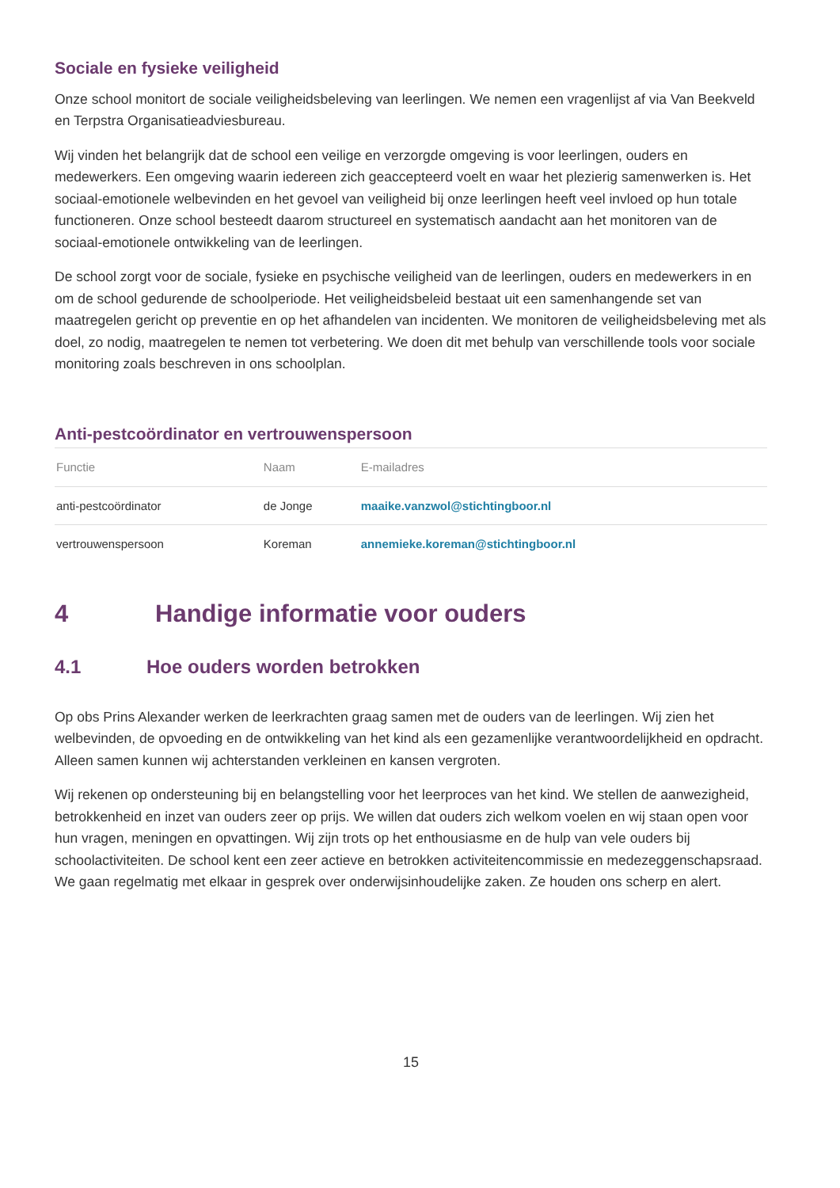Sociale en fysieke veiligheid
Onze school monitort de sociale veiligheidsbeleving van leerlingen. We nemen een vragenlijst af via Van Beekveld en Terpstra Organisatieadviesbureau.
Wij vinden het belangrijk dat de school een veilige en verzorgde omgeving is voor leerlingen, ouders en medewerkers. Een omgeving waarin iedereen zich geaccepteerd voelt en waar het plezierig samenwerken is. Het sociaal-emotionele welbevinden en het gevoel van veiligheid bij onze leerlingen heeft veel invloed op hun totale functioneren. Onze school besteedt daarom structureel en systematisch aandacht aan het monitoren van de sociaal-emotionele ontwikkeling van de leerlingen.
De school zorgt voor de sociale, fysieke en psychische veiligheid van de leerlingen, ouders en medewerkers in en om de school gedurende de schoolperiode. Het veiligheidsbeleid bestaat uit een samenhangende set van maatregelen gericht op preventie en op het afhandelen van incidenten. We monitoren de veiligheidsbeleving met als doel, zo nodig, maatregelen te nemen tot verbetering. We doen dit met behulp van verschillende tools voor sociale monitoring zoals beschreven in ons schoolplan.
Anti-pestcoördinator en vertrouwenspersoon
| Functie | Naam | E-mailadres |
| --- | --- | --- |
| anti-pestcoördinator | de Jonge | maaike.vanzwol@stichtingboor.nl |
| vertrouwenspersoon | Koreman | annemieke.koreman@stichtingboor.nl |
4 Handige informatie voor ouders
4.1 Hoe ouders worden betrokken
Op obs Prins Alexander werken de leerkrachten graag samen met de ouders van de leerlingen. Wij zien het welbevinden, de opvoeding en de ontwikkeling van het kind als een gezamenlijke verantwoordelijkheid en opdracht. Alleen samen kunnen wij achterstanden verkleinen en kansen vergroten.
Wij rekenen op ondersteuning bij en belangstelling voor het leerproces van het kind. We stellen de aanwezigheid, betrokkenheid en inzet van ouders zeer op prijs. We willen dat ouders zich welkom voelen en wij staan open voor hun vragen, meningen en opvattingen. Wij zijn trots op het enthousiasme en de hulp van vele ouders bij schoolactiviteiten. De school kent een zeer actieve en betrokken activiteitencommissie en medezeggenschapsraad. We gaan regelmatig met elkaar in gesprek over onderwijsinhoudelijke zaken. Ze houden ons scherp en alert.
15